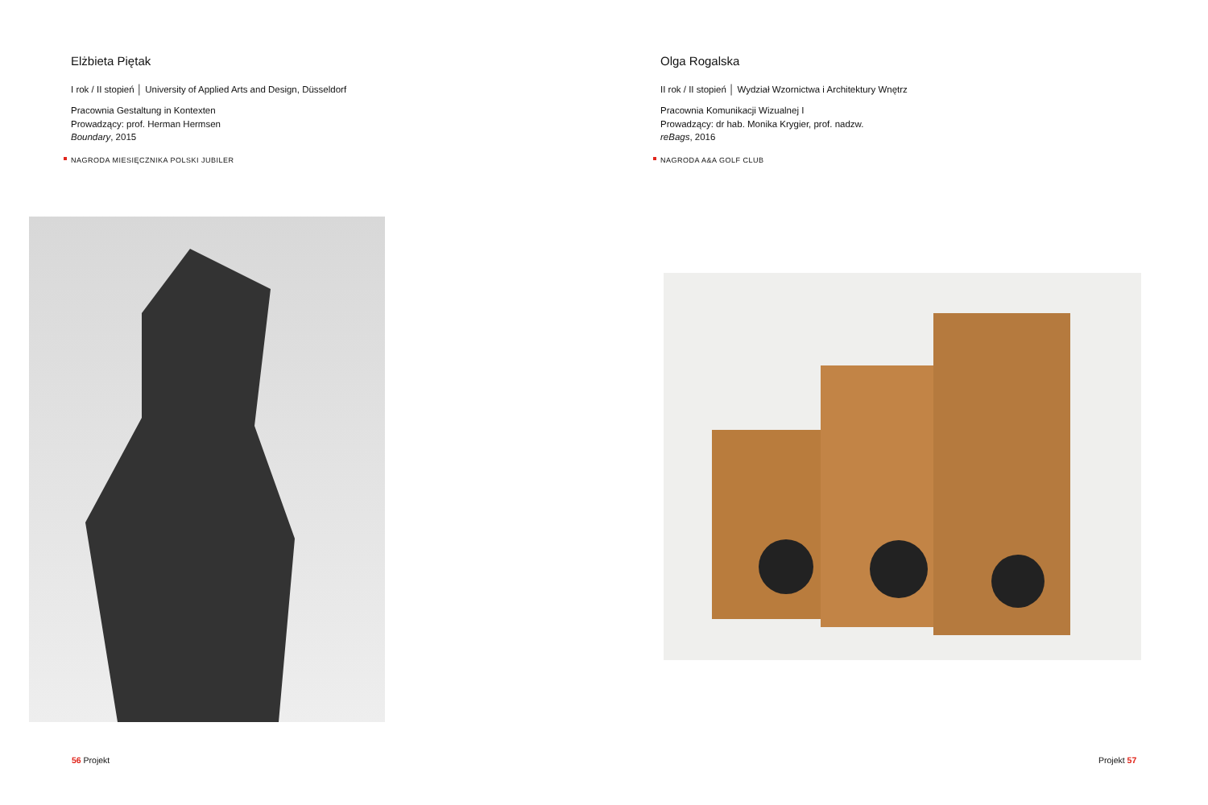Elżbieta Piętak
I rok / II stopień │ University of Applied Arts and Design, Düsseldorf
Pracownia Gestaltung in Kontexten
Prowadzący: prof. Herman Hermsen
Boundary, 2015
NAGRODA MIESIĘCZNIKA POLSKI JUBILER
56 Projekt
Olga Rogalska
II rok / II stopień │ Wydział Wzornictwa i Architektury Wnętrz
Pracownia Komunikacji Wizualnej I
Prowadzący: dr hab. Monika Krygier, prof. nadzw.
reBags, 2016
NAGRODA A&A GOLF CLUB
Projekt 57